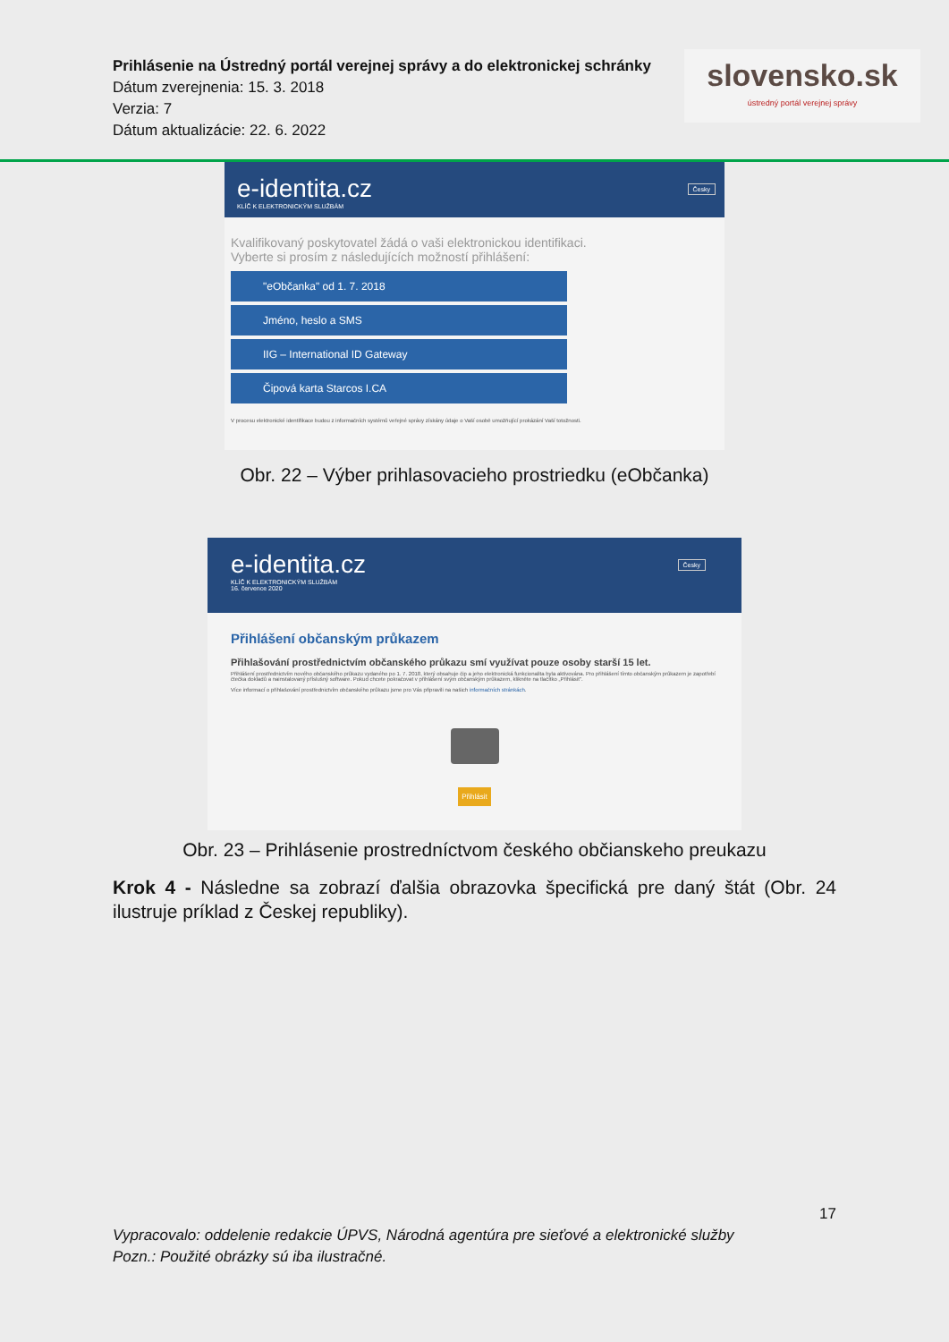Prihlásenie na Ústredný portál verejnej správy a do elektronickej schránky
Dátum zverejnenia: 15. 3. 2018
Verzia: 7
Dátum aktualizácie: 22. 6. 2022
slovensko.sk
ústredný portál verejnej správy
e-identita.cz
KLÍČ K ELEKTRONICKÝM SLUŽBÁM
Česky
Kvalifikovaný poskytovatel žádá o vaši elektronickou identifikaci.
Vyberte si prosím z následujících možností přihlášení:
"eObčanka" od 1. 7. 2018
Jméno, heslo a SMS
IIG – International ID Gateway
Čipová karta Starcos I.CA
V procesu elektronické identifikace budou z informačních systémů veřejné správy získány údaje o Vaší osobě umožňující prokázání Vaší totožnosti.
Obr. 22 – Výber prihlasovacieho prostriedku (eObčanka)
e-identita.cz
KLÍČ K ELEKTRONICKÝM SLUŽBÁM
16. července 2020
Česky
Přihlášení občanským průkazem
Přihlašování prostřednictvím občanského průkazu smí využívat pouze osoby starší 15 let.
Přihlášení prostřednictvím nového občanského průkazu vydaného po 1. 7. 2018, který obsahuje čip a jeho elektronická funkcionalita byla aktivována. Pro přihlášení tímto občanským průkazem je zapotřebí čtečka dokladů a nainstalovaný příslušný software. Pokud chcete pokračovat v přihlášení svým občanským průkazem, klikněte na tlačítko „Přihlásit".
Více informací o přihlašování prostřednictvím občanského průkazu jsme pro Vás připravili na našich informačních stránkách.
Přihlásit
Obr. 23 – Prihlásenie prostredníctvom českého občianskeho preukazu
Krok 4 - Následne sa zobrazí ďalšia obrazovka špecifická pre daný štát (Obr. 24 ilustruje príklad z Českej republiky).
17
Vypracovalo: oddelenie redakcie ÚPVS, Národná agentúra pre sieťové a elektronické služby
Pozn.: Použité obrázky sú iba ilustračné.